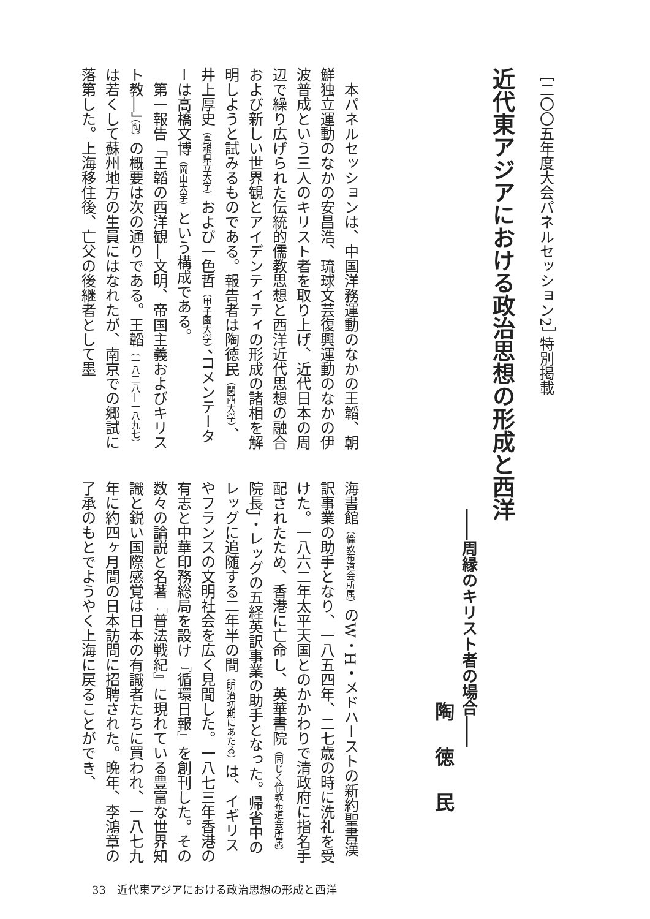［二〇〇五年度大会パネルセッション2］ 特別掲載
近代東アジアにおける政治思想の形成と西洋
――周縁のキリスト者の場合――
陶徳民
　本パネルセッションは、中国洋務運動のなかの王韜、朝鮮独立運動のなかの安昌浩、琉球文芸復興運動のなかの伊波普成という三人のキリスト者を取り上げ、近代日本の周辺で繰り広げられた伝統的儒教思想と西洋近代思想の融合および新しい世界観とアイデンティティの形成の諸相を解明しようと試みるものである。報告者は陶徳民（関西大学）、井上厚史（島根県立大学）および一色哲（甲子園大学）、コメンテーターは高橋文博（岡山大学）という構成である。
　第一報告「王韜の西洋観―文明、帝国主義およびキリスト教―」（陶）の概要は次の通りである。王韜（一八二八―一八九七）は若くして蘇州地方の生員にはなれたが、南京での郷試に落第した。上海移住後、亡父の後継者として墨
海書館（倫敦布道会所属）のW・H・メドハーストの新約聖書漢訳事業の助手となり、一八五四年、二七歳の時に洗礼を受けた。一八六二年太平天国とのかかわりで清政府に指名手配されたため、香港に亡命し、英華書院（同じく倫敦布道会所属）院長J・レッグの五経英訳事業の助手となった。帰省中のレッグに追随する二年半の間（明治初期にあたる）は、イギリスやフランスの文明社会を広く見聞した。一八七三年香港の有志と中華印務総局を設け『循環日報』を創刊した。その数々の論説と名著『普法戦紀』に現れている豊富な世界知識と鋭い国際感覚は日本の有識者たちに買われ、一八七九年に約四ヶ月間の日本訪問に招聘された。晩年、李鴻章の了承のもとでようやく上海に戻ることができ、
33　近代東アジアにおける政治思想の形成と西洋